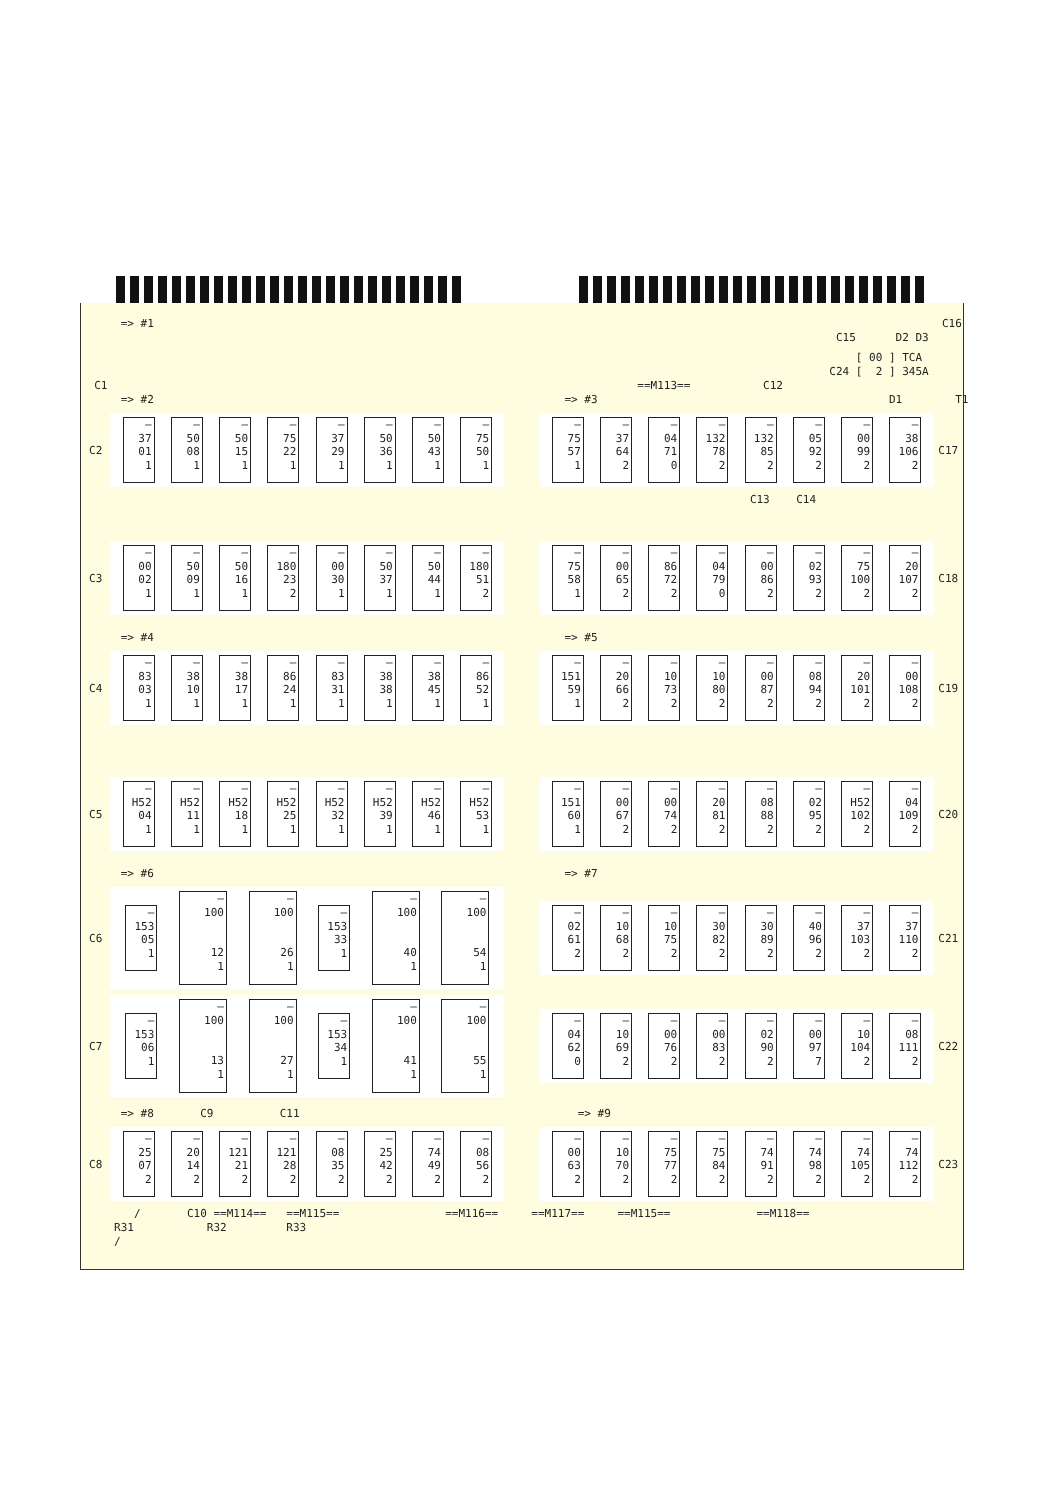=> #1 C16
C15 D2 D3
[ 00 ] TCA
C24 [ 2 ] 345A
C1 ==M113== C12
=> #2 => #3 D1 T1
C2
– 37 01 1
– 50 08 1
– 50 15 1
– 75 22 1
– 37 29 1
– 50 36 1
– 50 43 1
– 75 50 1
– 75 57 1
– 37 64 2
– 04 71 0
– 132 78 2
– 132 85 2
– 05 92 2
– 00 99 2
– 38 106 2
C17
C13 C14
C3
– 00 02 1
– 50 09 1
– 50 16 1
– 180 23 2
– 00 30 1
– 50 37 1
– 50 44 1
– 180 51 2
– 75 58 1
– 00 65 2
– 86 72 2
– 04 79 0
– 00 86 2
– 02 93 2
– 75 100 2
– 20 107 2
C18
=> #4 => #5
C4
– 83 03 1
– 38 10 1
– 38 17 1
– 86 24 1
– 83 31 1
– 38 38 1
– 38 45 1
– 86 52 1
– 151 59 1
– 20 66 2
– 10 73 2
– 10 80 2
– 00 87 2
– 08 94 2
– 20 101 2
– 00 108 2
C19
C5
– H52 04 1
– H52 11 1
– H52 18 1
– H52 25 1
– H52 32 1
– H52 39 1
– H52 46 1
– H52 53 1
– 151 60 1
– 00 67 2
– 00 74 2
– 20 81 2
– 08 88 2
– 02 95 2
– H52 102 2
– 04 109 2
C20
=> #6 => #7
C6
– 153 05 1
– 100 12 1
– 100 26 1
– 153 33 1
– 100 40 1
– 100 54 1
– 02 61 2
– 10 68 2
– 10 75 2
– 30 82 2
– 30 89 2
– 40 96 2
– 37 103 2
– 37 110 2
C21
C7
– 153 06 1
– 100 13 1
– 100 27 1
– 153 34 1
– 100 41 1
– 100 55 1
– 04 62 0
– 10 69 2
– 00 76 2
– 00 83 2
– 02 90 2
– 00 97 7
– 10 104 2
– 08 111 2
C22
=> #8 C9 C11 => #9
C8
– 25 07 2
– 20 14 2
– 121 21 2
– 121 28 2
– 08 35 2
– 25 42 2
– 74 49 2
– 08 56 2
– 00 63 2
– 10 70 2
– 75 77 2
– 75 84 2
– 74 91 2
– 74 98 2
– 74 105 2
– 74 112 2
C23
/ C10 ==M114== ==M115== ==M116== ==M117== ==M115== ==M118==
R31 R32 R33
/